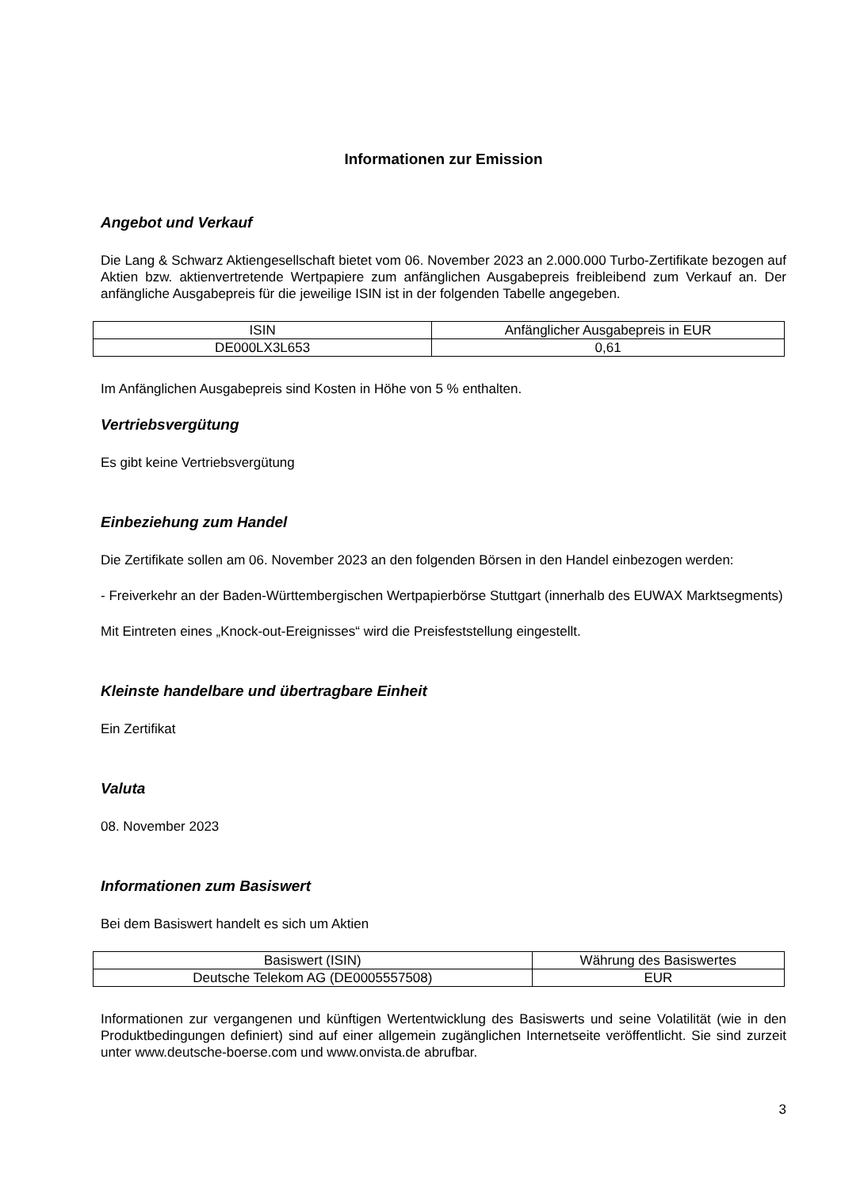Informationen zur Emission
Angebot und Verkauf
Die Lang & Schwarz Aktiengesellschaft bietet vom 06. November 2023 an 2.000.000 Turbo-Zertifikate bezogen auf Aktien bzw. aktienvertretende Wertpapiere zum anfänglichen Ausgabepreis freibleibend zum Verkauf an. Der anfängliche Ausgabepreis für die jeweilige ISIN ist in der folgenden Tabelle angegeben.
| ISIN | Anfänglicher Ausgabepreis in EUR |
| DE000LX3L653 | 0,61 |
Im Anfänglichen Ausgabepreis sind Kosten in Höhe von 5 % enthalten.
Vertriebsvergütung
Es gibt keine Vertriebsvergütung
Einbeziehung zum Handel
Die Zertifikate sollen am 06. November 2023 an den folgenden Börsen in den Handel einbezogen werden:
- Freiverkehr an der Baden-Württembergischen Wertpapierbörse Stuttgart (innerhalb des EUWAX Marktsegments)
Mit Eintreten eines „Knock-out-Ereignisses“ wird die Preisfeststellung eingestellt.
Kleinste handelbare und übertragbare Einheit
Ein Zertifikat
Valuta
08. November 2023
Informationen zum Basiswert
Bei dem Basiswert handelt es sich um Aktien
| Basiswert (ISIN) | Währung des Basiswertes |
| Deutsche Telekom AG (DE0005557508) | EUR |
Informationen zur vergangenen und künftigen Wertentwicklung des Basiswerts und seine Volatilität (wie in den Produktbedingungen definiert) sind auf einer allgemein zugänglichen Internetseite veröffentlicht. Sie sind zurzeit unter www.deutsche-boerse.com und www.onvista.de abrufbar.
3